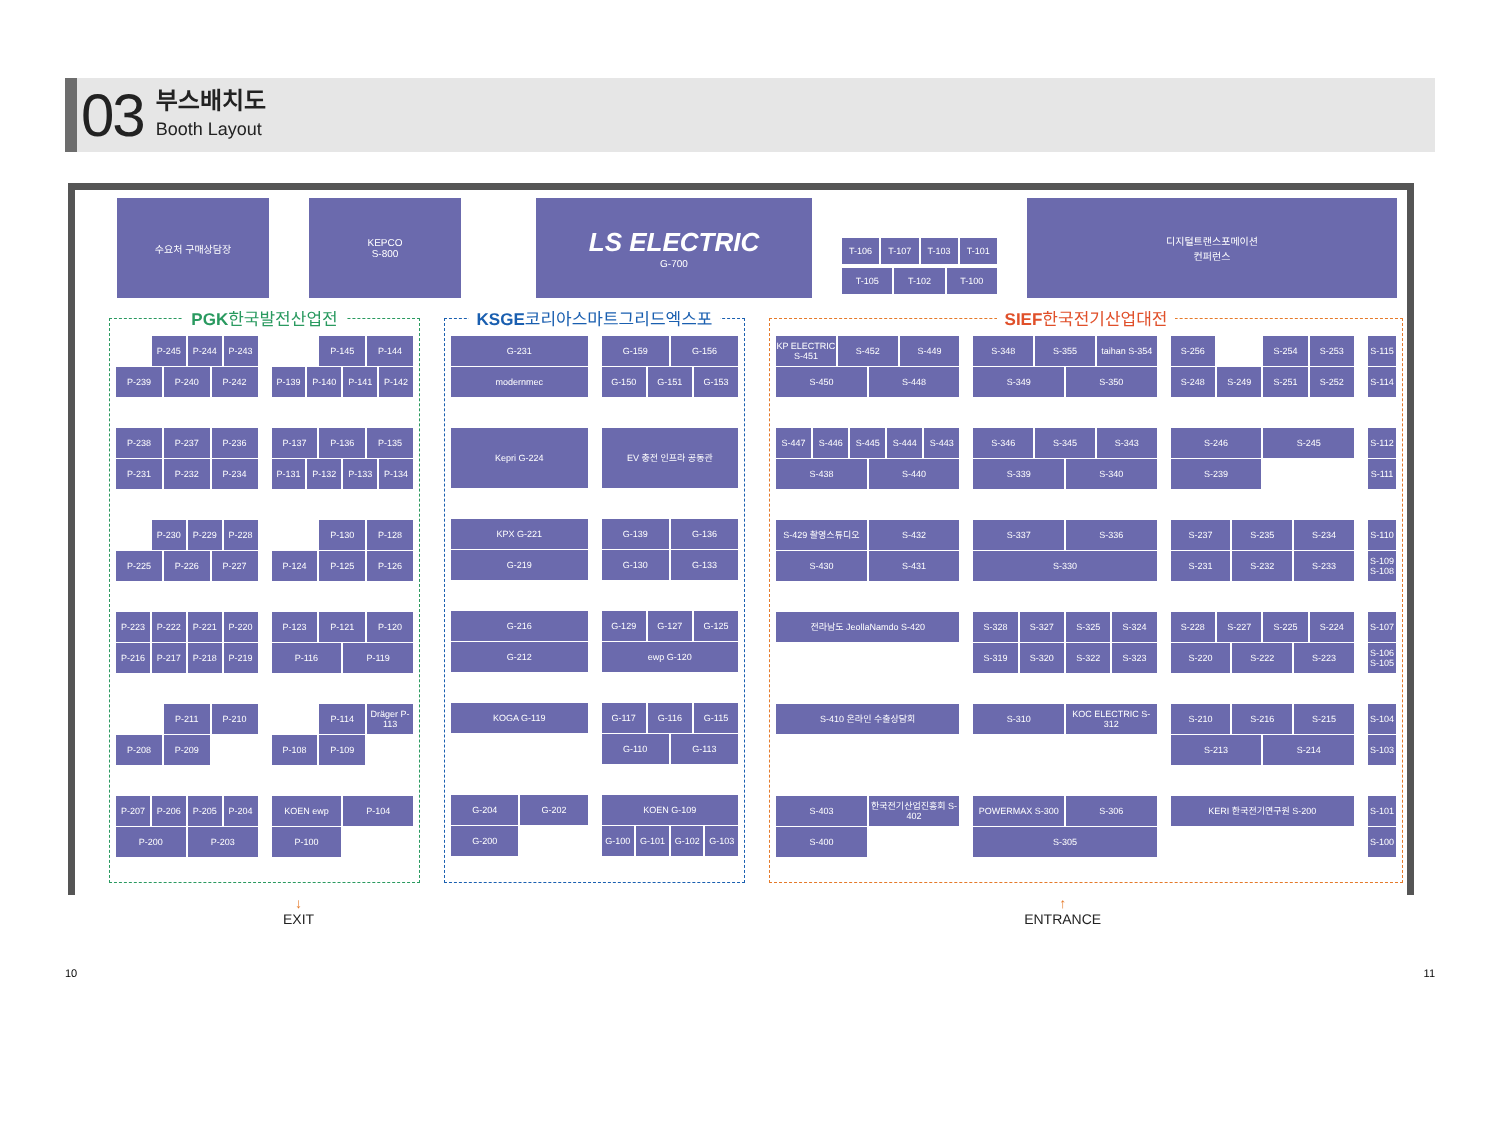03
부스배치도
Booth Layout
수요처 구매상담장 KEPCO
S-800
LS ELECTRIC
G-700
T-106 T-107 T-103 T-101
T-105 T-102 T-100
디지털트랜스포메이션
컨퍼런스
PGK한국발전산업전
P-245 P-244 P-243 P-145 P-144
P-239 P-240 P-242 P-139 P-140 P-141 P-142
P-238 P-237 P-236 P-137 P-136 P-135
P-231 P-232 P-234 P-131 P-132 P-133 P-134
P-230 P-229 P-228 P-130 P-128
P-225 P-226 P-227 P-124 P-125 P-126
P-223 P-222 P-221 P-220 P-123 P-121 P-120
P-216 P-217 P-218 P-219 P-116 P-119
P-211 P-210 P-114 Dräger P-113
P-208 P-209 P-108 P-109
P-207 P-206 P-205 P-204 KOEN ewp P-104
P-200 P-203 P-100
KSGE코리아스마트그리드엑스포
G-231 G-159 G-156
modernmec G-150 G-151 G-153
Kepri G-224 EV 충전 인프라 공동관
KPX G-221 G-139 G-136
G-219 G-130 G-133
G-216 G-129 G-127 G-125
G-212 ewp G-120
KOGA G-119 G-117 G-116 G-115
G-110 G-113
G-204 G-202 KOEN G-109
G-200 G-100 G-101 G-102 G-103
SIEF한국전기산업대전
KP ELECTRIC S-451 S-452 S-449
S-348 S-355 taihan S-354 S-256 S-254 S-253 S-115
S-450 S-448 S-349 S-350 S-248 S-249 S-251 S-252 S-114
S-447 S-446 S-445 S-444 S-443
S-346 S-345 S-343 S-246 S-245 S-112
S-438 S-440 S-339 S-340 S-239 S-111
S-429 촬영스튜디오 S-432 S-337 S-336 S-237 S-235 S-234 S-110
S-430 S-431 S-330 S-231 S-232 S-233 S-109 S-108
전라남도 JeollaNamdo S-420 S-328 S-327 S-325 S-324 S-228 S-227 S-225 S-224 S-107
S-319 S-320 S-322 S-323 S-220 S-222 S-223 S-106 S-105
S-410 온라인 수출상담회 S-310 KOC ELECTRIC S-312 S-210 S-216 S-215 S-104
S-213 S-214 S-103
S-403 한국전기산업진흥회 S-402 POWERMAX S-300 S-306 KERI 한국전기연구원 S-200 S-101
S-400 S-305 S-100
↓
EXIT
↑
ENTRANCE
10 11